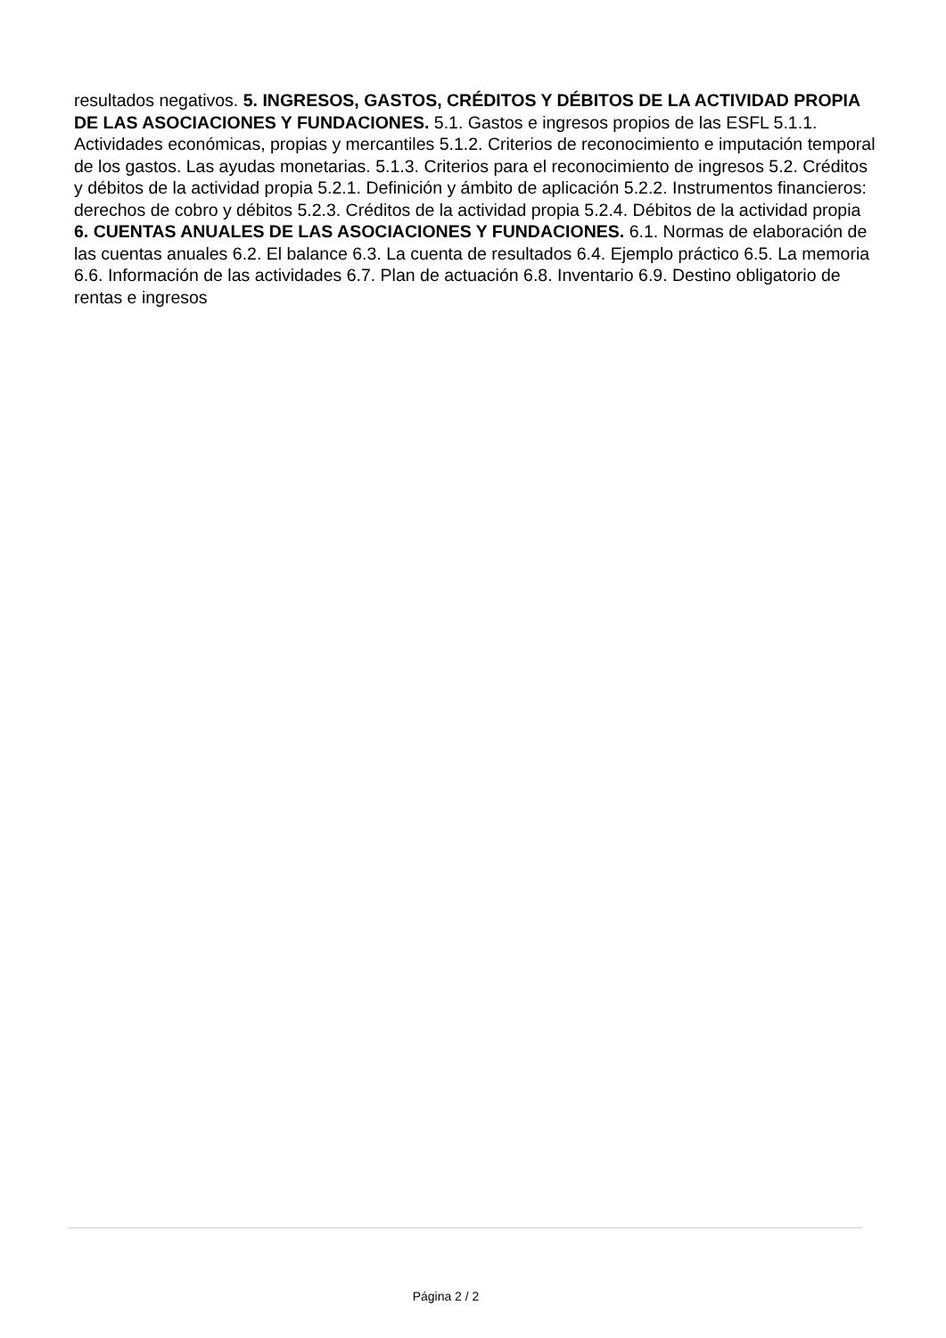resultados negativos. 5. INGRESOS, GASTOS, CRÉDITOS Y DÉBITOS DE LA ACTIVIDAD PROPIA DE LAS ASOCIACIONES Y FUNDACIONES. 5.1. Gastos e ingresos propios de las ESFL 5.1.1. Actividades económicas, propias y mercantiles 5.1.2. Criterios de reconocimiento e imputación temporal de los gastos. Las ayudas monetarias. 5.1.3. Criterios para el reconocimiento de ingresos 5.2. Créditos y débitos de la actividad propia 5.2.1. Definición y ámbito de aplicación 5.2.2. Instrumentos financieros: derechos de cobro y débitos 5.2.3. Créditos de la actividad propia 5.2.4. Débitos de la actividad propia 6. CUENTAS ANUALES DE LAS ASOCIACIONES Y FUNDACIONES. 6.1. Normas de elaboración de las cuentas anuales 6.2. El balance 6.3. La cuenta de resultados 6.4. Ejemplo práctico 6.5. La memoria 6.6. Información de las actividades 6.7. Plan de actuación 6.8. Inventario 6.9. Destino obligatorio de rentas e ingresos
Página 2 / 2